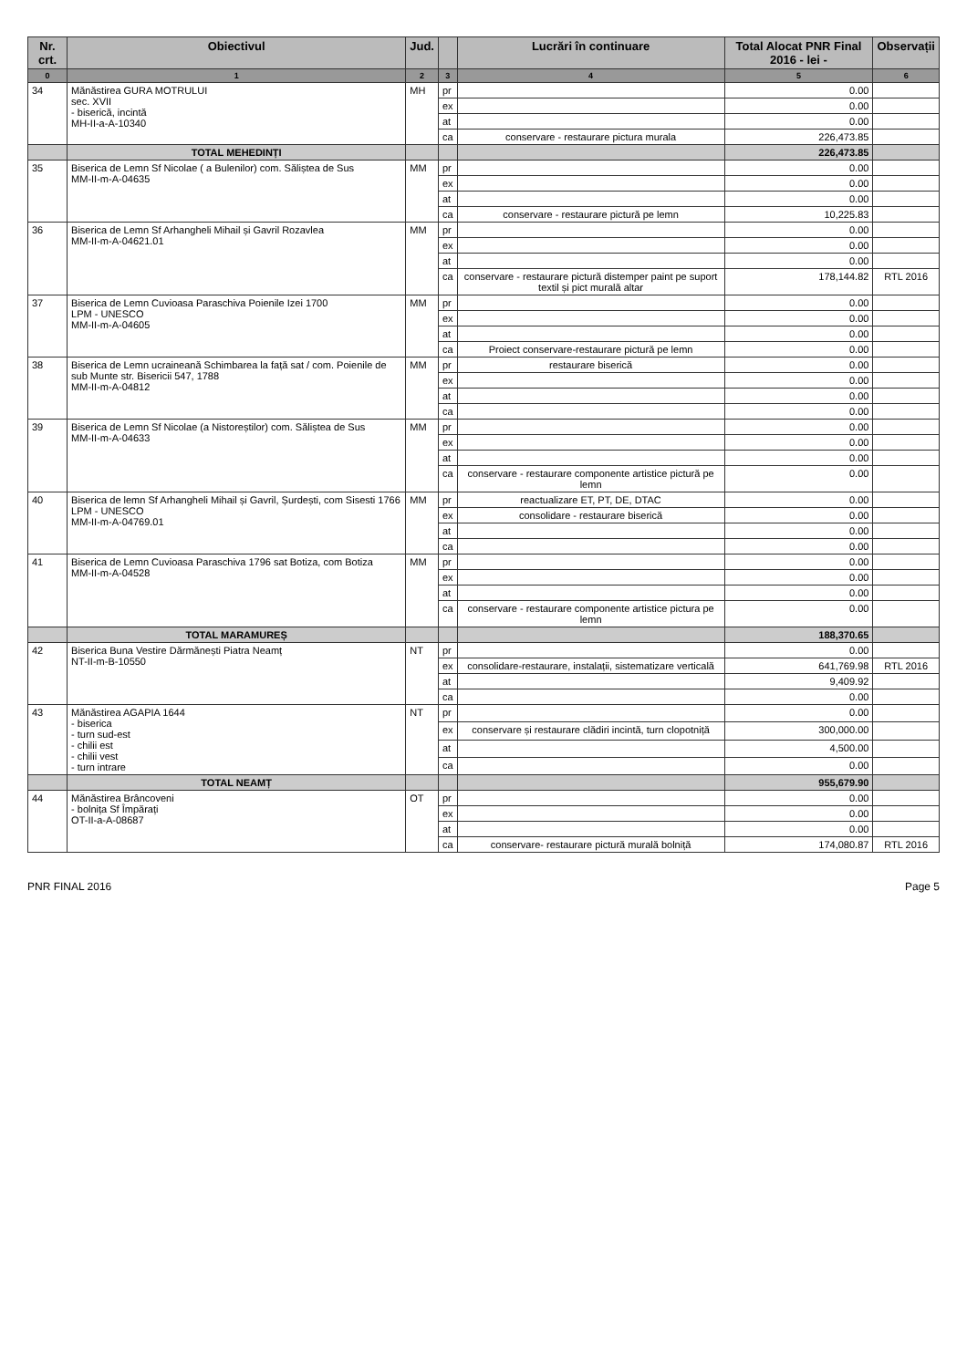| Nr. crt. | Obiectivul | Jud. | | Lucrări în continuare | Total Alocat PNR Final 2016 - lei - | Observații |
| --- | --- | --- | --- | --- | --- | --- |
| 0 | 1 | 2 | 3 | 4 | 5 | 6 |
| 34 | Mănăstirea GURA MOTRULUI sec. XVII - biserică, incintă MH-II-a-A-10340 | MH | pr | | 0.00 | |
| | | | ex | | 0.00 | |
| | | | at | | 0.00 | |
| | | | ca | conservare - restaurare pictura murala | 226,473.85 | |
| | TOTAL MEHEDINȚI | | | | 226,473.85 | |
| 35 | Biserica de Lemn Sf Nicolae ( a Bulenilor) com. Săliștea de Sus MM-II-m-A-04635 | MM | pr | | 0.00 | |
| | | | ex | | 0.00 | |
| | | | at | | 0.00 | |
| | | | ca | conservare - restaurare pictură pe lemn | 10,225.83 | |
| 36 | Biserica de Lemn Sf Arhangheli Mihail și Gavril Rozavlea MM-II-m-A-04621.01 | MM | pr | | 0.00 | |
| | | | ex | | 0.00 | |
| | | | at | | 0.00 | |
| | | | ca | conservare - restaurare pictură distemper paint pe suport textil și pict murală altar | 178,144.82 | RTL 2016 |
| 37 | Biserica de Lemn Cuvioasa Paraschiva Poienile Izei 1700 LPM - UNESCO MM-II-m-A-04605 | MM | pr | | 0.00 | |
| | | | ex | | 0.00 | |
| | | | at | | 0.00 | |
| | | | ca | Proiect conservare-restaurare pictură pe lemn | 0.00 | |
| 38 | Biserica de Lemn ucraineană Schimbarea la față sat / com. Poienile de sub Munte str. Bisericii 547, 1788 MM-II-m-A-04812 | MM | pr | restaurare biserică | 0.00 | |
| | | | ex | | 0.00 | |
| | | | at | | 0.00 | |
| | | | ca | | 0.00 | |
| 39 | Biserica de Lemn Sf Nicolae (a Nistoreștilor) com. Săliștea de Sus MM-II-m-A-04633 | MM | pr | | 0.00 | |
| | | | ex | | 0.00 | |
| | | | at | | 0.00 | |
| | | | ca | conservare - restaurare componente artistice pictură pe lemn | 0.00 | |
| 40 | Biserica de lemn Sf Arhangheli Mihail și Gavril, Șurdești, com Sisesti 1766 LPM - UNESCO MM-II-m-A-04769.01 | MM | pr | reactualizare ET, PT, DE, DTAC | 0.00 | |
| | | | ex | consolidare - restaurare biserică | 0.00 | |
| | | | at | | 0.00 | |
| | | | ca | | 0.00 | |
| 41 | Biserica de Lemn Cuvioasa Paraschiva 1796 sat Botiza, com Botiza MM-II-m-A-04528 | MM | pr | | 0.00 | |
| | | | ex | | 0.00 | |
| | | | at | | 0.00 | |
| | | | ca | conservare - restaurare componente artistice pictura pe lemn | 0.00 | |
| | TOTAL MARAMUREȘ | | | | 188,370.65 | |
| 42 | Biserica Buna Vestire Dărmănești Piatra Neamț NT-II-m-B-10550 | NT | pr | | 0.00 | |
| | | | ex | consolidare-restaurare, instalații, sistematizare verticală | 641,769.98 | RTL 2016 |
| | | | at | | 9,409.92 | |
| | | | ca | | 0.00 | |
| 43 | Mănăstirea AGAPIA 1644 - biserica - turn sud-est - chilii est - chilii vest - turn intrare | NT | pr | | 0.00 | |
| | | | ex | conservare și restaurare clădiri incintă, turn clopotniță | 300,000.00 | |
| | | | at | | 4,500.00 | |
| | | | ca | | 0.00 | |
| | TOTAL NEAMȚ | | | | 955,679.90 | |
| 44 | Mănăstirea Brâncoveni - bolnița Sf Împărați OT-II-a-A-08687 | OT | pr | | 0.00 | |
| | | | ex | | 0.00 | |
| | | | at | | 0.00 | |
| | | | ca | conservare- restaurare pictură murală bolniță | 174,080.87 | RTL 2016 |
PNR FINAL 2016 Page 5